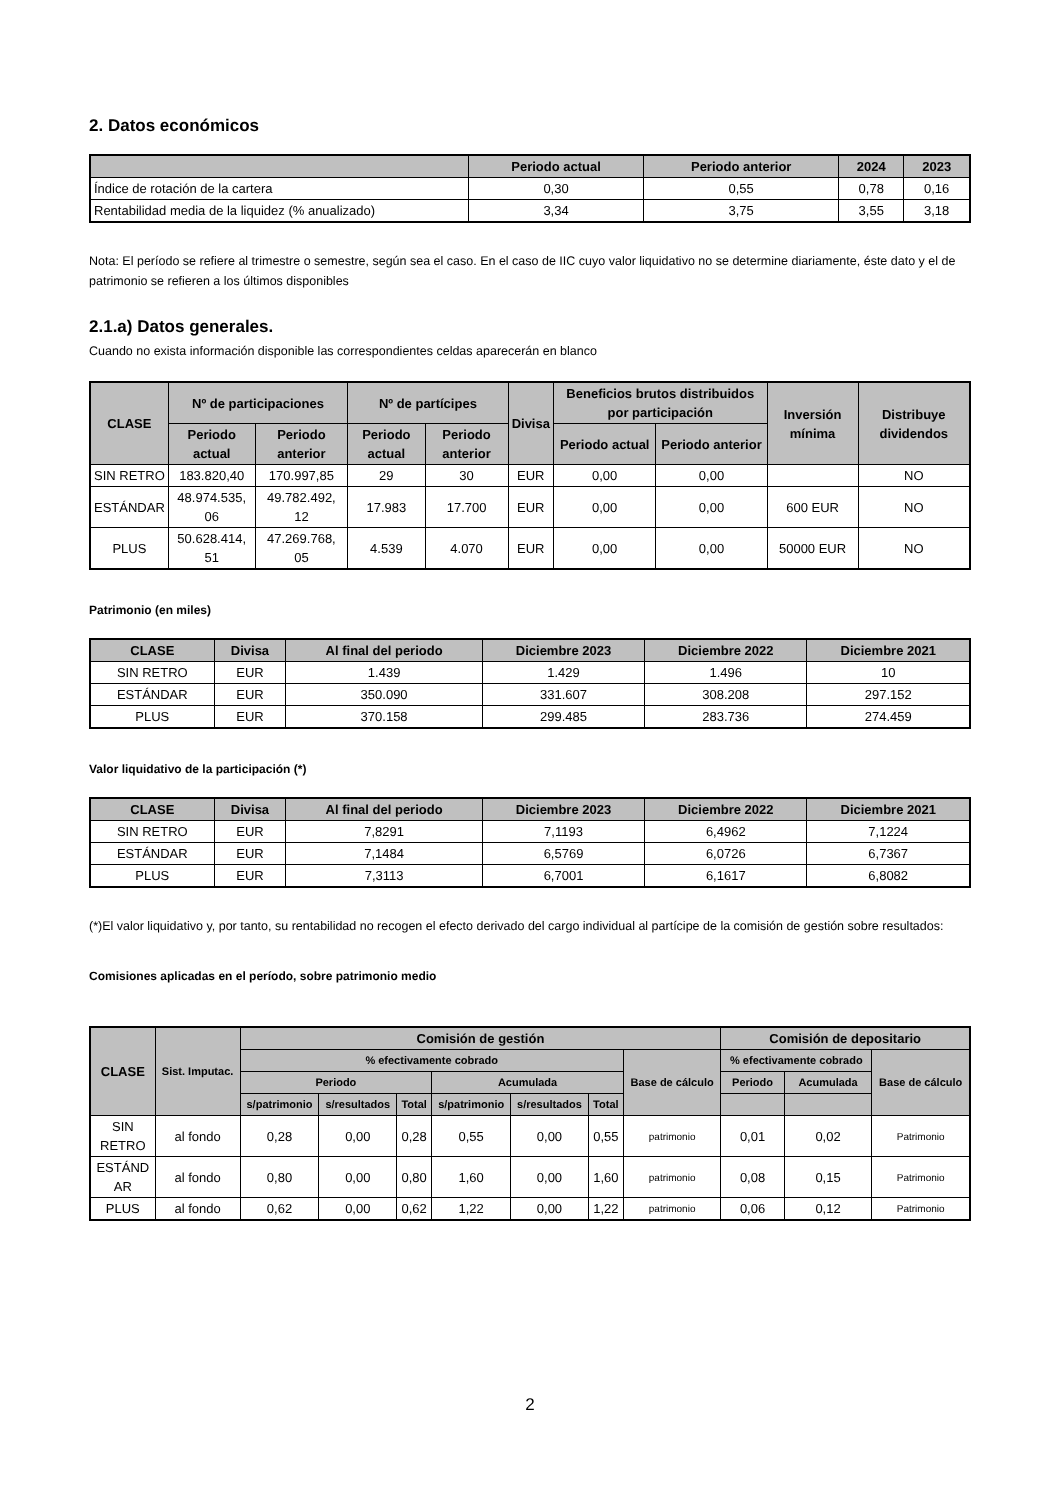2. Datos económicos
| | Periodo actual | Periodo anterior | 2024 | 2023 |
| --- | --- | --- | --- | --- |
| Índice de rotación de la cartera | 0,30 | 0,55 | 0,78 | 0,16 |
| Rentabilidad media de la liquidez (% anualizado) | 3,34 | 3,75 | 3,55 | 3,18 |
Nota: El período se refiere al trimestre o semestre, según sea el caso. En el caso de IIC cuyo valor liquidativo no se determine diariamente, éste dato y el de patrimonio se refieren a los últimos disponibles
2.1.a) Datos generales.
Cuando no exista información disponible las correspondientes celdas aparecerán en blanco
| CLASE | Nº de participaciones | | Nº de partícipes | | Divisa | Beneficios brutos distribuidos por participación | | Inversión mínima | Distribuye dividendos |
| --- | --- | --- | --- | --- | --- | --- | --- | --- | --- |
| | Periodo actual | Periodo anterior | Periodo actual | Periodo anterior | | Periodo actual | Periodo anterior | | |
| SIN RETRO | 183.820,40 | 170.997,85 | 29 | 30 | EUR | 0,00 | 0,00 | | NO |
| ESTÁNDAR | 48.974.535, 06 | 49.782.492, 12 | 17.983 | 17.700 | EUR | 0,00 | 0,00 | 600 EUR | NO |
| PLUS | 50.628.414, 51 | 47.269.768, 05 | 4.539 | 4.070 | EUR | 0,00 | 0,00 | 50000 EUR | NO |
Patrimonio (en miles)
| CLASE | Divisa | Al final del periodo | Diciembre 2023 | Diciembre 2022 | Diciembre 2021 |
| --- | --- | --- | --- | --- | --- |
| SIN RETRO | EUR | 1.439 | 1.429 | 1.496 | 10 |
| ESTÁNDAR | EUR | 350.090 | 331.607 | 308.208 | 297.152 |
| PLUS | EUR | 370.158 | 299.485 | 283.736 | 274.459 |
Valor liquidativo de la participación (*)
| CLASE | Divisa | Al final del periodo | Diciembre 2023 | Diciembre 2022 | Diciembre 2021 |
| --- | --- | --- | --- | --- | --- |
| SIN RETRO | EUR | 7,8291 | 7,1193 | 6,4962 | 7,1224 |
| ESTÁNDAR | EUR | 7,1484 | 6,5769 | 6,0726 | 6,7367 |
| PLUS | EUR | 7,3113 | 6,7001 | 6,1617 | 6,8082 |
(*)El valor liquidativo y, por tanto, su rentabilidad no recogen el efecto derivado del cargo individual al partícipe de la comisión de gestión sobre resultados:
Comisiones aplicadas en el período, sobre patrimonio medio
| CLASE | Sist. Imputac. | Comisión de gestión | | | | | | | Comisión de depositario | | |
| --- | --- | --- | --- | --- | --- | --- | --- | --- | --- | --- | --- |
| | | % efectivamente cobrado | | | | | | Base de cálculo | % efectivamente cobrado | | Base de cálculo |
| | | Periodo | | | Acumulada | | | | Periodo | Acumulada | |
| | | s/patrimonio | s/resultados | Total | s/patrimonio | s/resultados | Total | | | | |
| SIN RETRO | al fondo | 0,28 | 0,00 | 0,28 | 0,55 | 0,00 | 0,55 | patrimonio | 0,01 | 0,02 | Patrimonio |
| ESTÁND AR | al fondo | 0,80 | 0,00 | 0,80 | 1,60 | 0,00 | 1,60 | patrimonio | 0,08 | 0,15 | Patrimonio |
| PLUS | al fondo | 0,62 | 0,00 | 0,62 | 1,22 | 0,00 | 1,22 | patrimonio | 0,06 | 0,12 | Patrimonio |
2